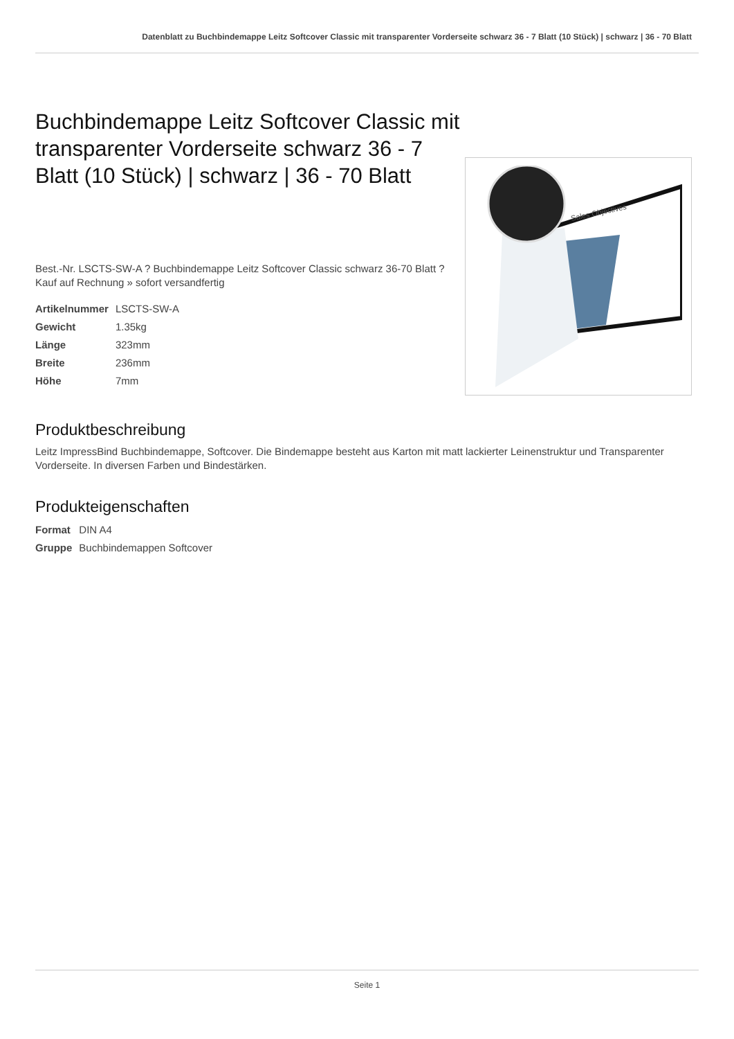Datenblatt zu Buchbindemappe Leitz Softcover Classic mit transparenter Vorderseite schwarz 36 - 7 Blatt (10 Stück) | schwarz | 36 - 70 Blatt
Buchbindemappe Leitz Softcover Classic mit transparenter Vorderseite schwarz 36 - 7 Blatt (10 Stück) | schwarz | 36 - 70 Blatt
Best.-Nr. LSCTS-SW-A ? Buchbindemappe Leitz Softcover Classic schwarz 36-70 Blatt ? Kauf auf Rechnung » sofort versandfertig
| Artikelnummer | LSCTS-SW-A |
| Gewicht | 1.35kg |
| Länge | 323mm |
| Breite | 236mm |
| Höhe | 7mm |
Sales Objectives
Produktbeschreibung
Leitz ImpressBind Buchbindemappe, Softcover. Die Bindemappe besteht aus Karton mit matt lackierter Leinenstruktur und Transparenter Vorderseite. In diversen Farben und Bindestärken.
Produkteigenschaften
| Format | DIN A4 |
| Gruppe | Buchbindemappen Softcover |
Seite 1